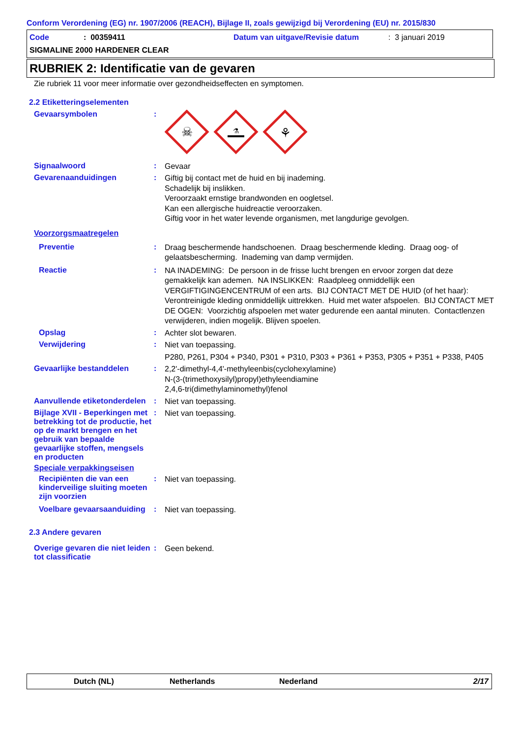Conform Verordening (EG) nr. 1907/2006 (REACH), Bijlage II, zoals gewijzigd bij Verordening (EU) nr. 2015/830
Code: 00359411 Datum van uitgave/Revisie datum: 3 januari 2019
SIGMALINE 2000 HARDENER CLEAR
RUBRIEK 2: Identificatie van de gevaren
Zie rubriek 11 voor meer informatie over gezondheidseffecten en symptomen.
2.2 Etiketteringselementen
Gevaarsymbolen :
☠
⚗
⚘
Signaalwoord :
Gevaar
Gevarenaanduidingen :
Giftig bij contact met de huid en bij inademing.
Schadelijk bij inslikken.
Veroorzaakt ernstige brandwonden en oogletsel.
Kan een allergische huidreactie veroorzaken.
Giftig voor in het water levende organismen, met langdurige gevolgen.
Voorzorgsmaatregelen
Preventie :
Draag beschermende handschoenen. Draag beschermende kleding. Draag oog- of gelaatsbescherming. Inademing van damp vermijden.
Reactie :
NA INADEMING: De persoon in de frisse lucht brengen en ervoor zorgen dat deze gemakkelijk kan ademen. NA INSLIKKEN: Raadpleeg onmiddellijk een VERGIFTIGINGENCENTRUM of een arts. BIJ CONTACT MET DE HUID (of het haar): Verontreinigde kleding onmiddellijk uittrekken. Huid met water afspoelen. BIJ CONTACT MET DE OGEN: Voorzichtig afspoelen met water gedurende een aantal minuten. Contactlenzen verwijderen, indien mogelijk. Blijven spoelen.
Opslag :
Achter slot bewaren.
Verwijdering :
Niet van toepassing.
P280, P261, P304 + P340, P301 + P310, P303 + P361 + P353, P305 + P351 + P338, P405
Gevaarlijke bestanddelen :
2,2'-dimethyl-4,4'-methyleenbis(cyclohexylamine)
N-(3-(trimethoxysilyl)propyl)ethyleendiamine
2,4,6-tri(dimethylaminomethyl)fenol
Aanvullende etiketonderdelen
:
Niet van toepassing.
Bijlage XVII - Beperkingen met betrekking tot de productie, het op de markt brengen en het gebruik van bepaalde gevaarlijke stoffen, mengsels en producten
:
Niet van toepassing.
Speciale verpakkingseisen
Recipiënten die van een kinderveilige sluiting moeten zijn voorzien
:
Niet van toepassing.
Voelbare gevaarsaanduiding
:
Niet van toepassing.
2.3 Andere gevaren
Overige gevaren die niet leiden tot classificatie
:
Geen bekend.
Dutch (NL) Netherlands Nederland 2/17